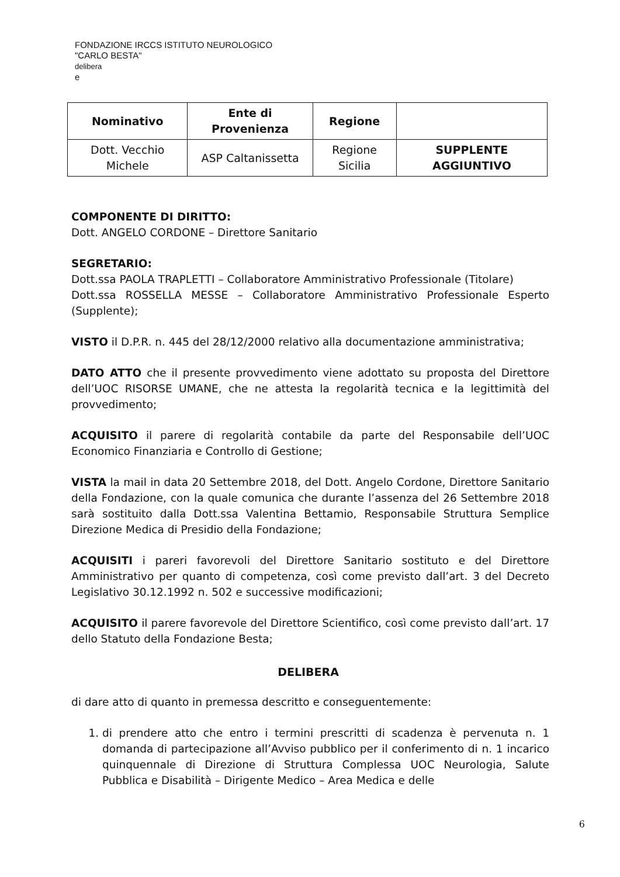FONDAZIONE IRCCS ISTITUTO NEUROLOGICO
"CARLO BESTA"
delibera
e
| Nominativo | Ente di Provenienza | Regione | |
| --- | --- | --- | --- |
| Dott. Vecchio Michele | ASP Caltanissetta | Regione Sicilia | SUPPLENTE AGGIUNTIVO |
COMPONENTE DI DIRITTO:
Dott. ANGELO CORDONE – Direttore Sanitario
SEGRETARIO:
Dott.ssa PAOLA TRAPLETTI – Collaboratore Amministrativo Professionale (Titolare)
Dott.ssa ROSSELLA MESSE – Collaboratore Amministrativo Professionale Esperto (Supplente);
VISTO il D.P.R. n. 445 del 28/12/2000 relativo alla documentazione amministrativa;
DATO ATTO che il presente provvedimento viene adottato su proposta del Direttore dell’UOC RISORSE UMANE, che ne attesta la regolarità tecnica e la legittimità del provvedimento;
ACQUISITO il parere di regolarità contabile da parte del Responsabile dell’UOC Economico Finanziaria e Controllo di Gestione;
VISTA la mail in data 20 Settembre 2018, del Dott. Angelo Cordone, Direttore Sanitario della Fondazione, con la quale comunica che durante l’assenza del 26 Settembre 2018 sarà sostituito dalla Dott.ssa Valentina Bettamio, Responsabile Struttura Semplice Direzione Medica di Presidio della Fondazione;
ACQUISITI i pareri favorevoli del Direttore Sanitario sostituto e del Direttore Amministrativo per quanto di competenza, così come previsto dall’art. 3 del Decreto Legislativo 30.12.1992 n. 502 e successive modificazioni;
ACQUISITO il parere favorevole del Direttore Scientifico, così come previsto dall’art. 17 dello Statuto della Fondazione Besta;
DELIBERA
di dare atto di quanto in premessa descritto e conseguentemente:
1. di prendere atto che entro i termini prescritti di scadenza è pervenuta n. 1 domanda di partecipazione all’Avviso pubblico per il conferimento di n. 1 incarico quinquennale di Direzione di Struttura Complessa UOC Neurologia, Salute Pubblica e Disabilità – Dirigente Medico – Area Medica e delle
6